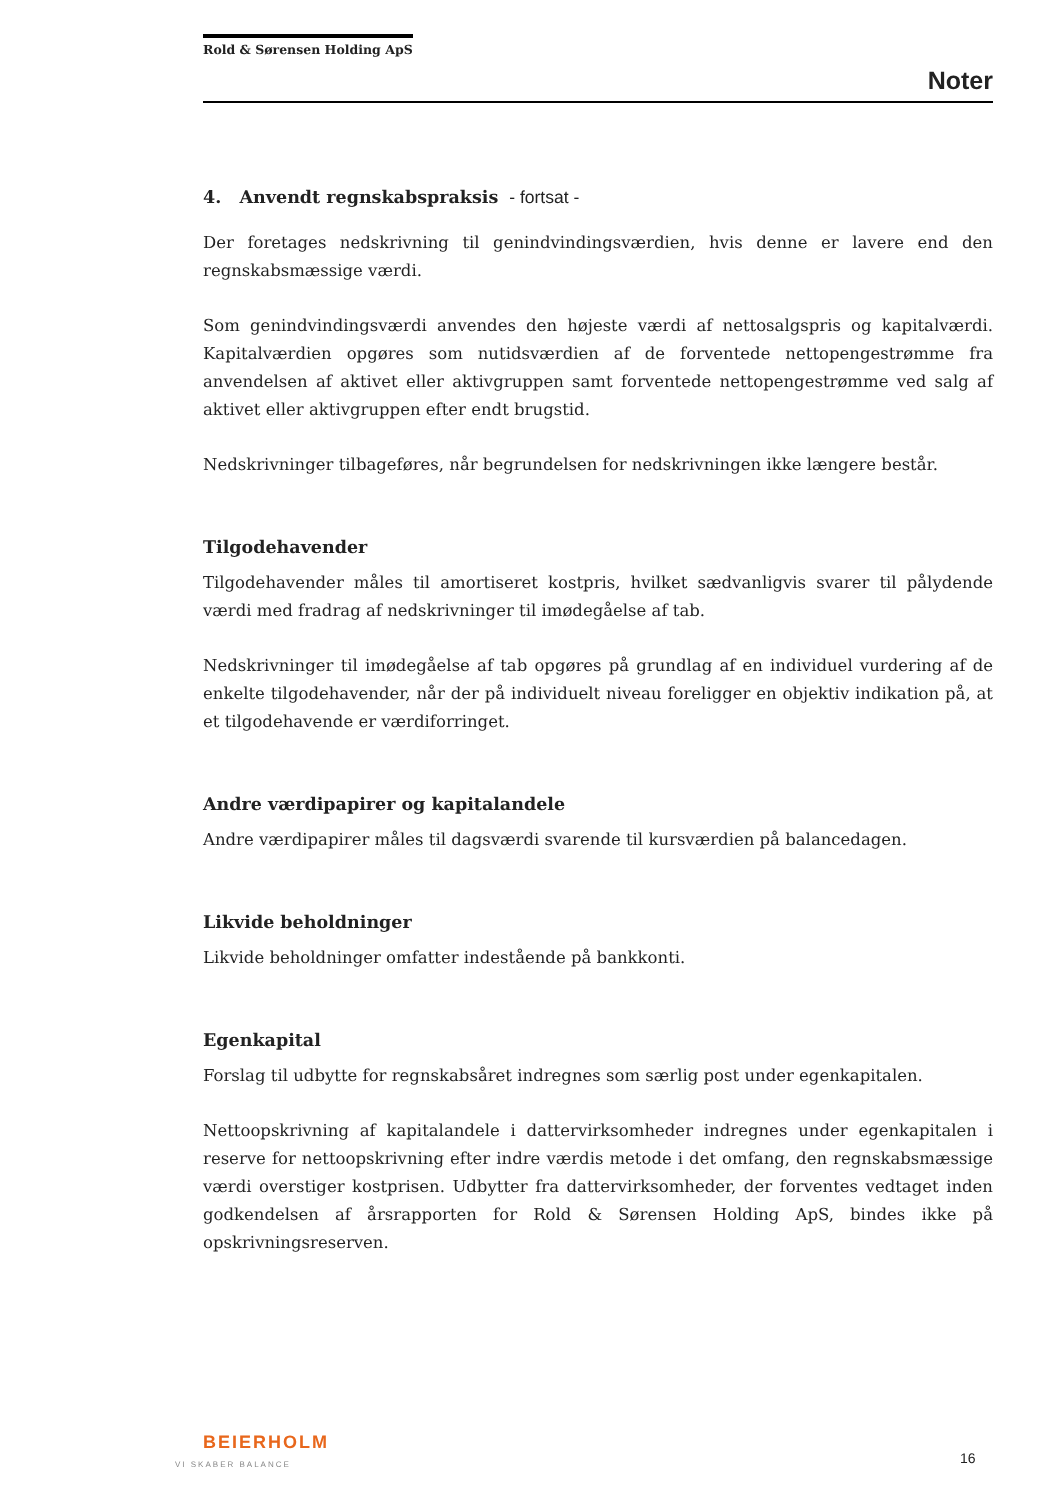Rold & Sørensen Holding ApS
Noter
4. Anvendt regnskabspraksis - fortsat -
Der foretages nedskrivning til genindvindingsværdien, hvis denne er lavere end den regnskabsmæssige værdi.
Som genindvindingsværdi anvendes den højeste værdi af nettosalgspris og kapitalværdi. Kapitalværdien opgøres som nutidsværdien af de forventede nettopengestrømme fra anvendelsen af aktivet eller aktivgruppen samt forventede nettopengestrømme ved salg af aktivet eller aktivgruppen efter endt brugstid.
Nedskrivninger tilbageføres, når begrundelsen for nedskrivningen ikke længere består.
Tilgodehavender
Tilgodehavender måles til amortiseret kostpris, hvilket sædvanligvis svarer til pålydende værdi med fradrag af nedskrivninger til imødegåelse af tab.
Nedskrivninger til imødegåelse af tab opgøres på grundlag af en individuel vurdering af de enkelte tilgodehavender, når der på individuelt niveau foreligger en objektiv indikation på, at et tilgodehavende er værdiforringet.
Andre værdipapirer og kapitalandele
Andre værdipapirer måles til dagsværdi svarende til kursværdien på balancedagen.
Likvide beholdninger
Likvide beholdninger omfatter indestående på bankkonti.
Egenkapital
Forslag til udbytte for regnskabsåret indregnes som særlig post under egenkapitalen.
Nettoopskrivning af kapitalandele i dattervirksomheder indregnes under egenkapitalen i reserve for nettoopskrivning efter indre værdis metode i det omfang, den regnskabsmæssige værdi overstiger kostprisen. Udbytter fra dattervirksomheder, der forventes vedtaget inden godkendelsen af årsrapporten for Rold & Sørensen Holding ApS, bindes ikke på opskrivningsreserven.
BEIERHOLM
VI SKABER BALANCE
16